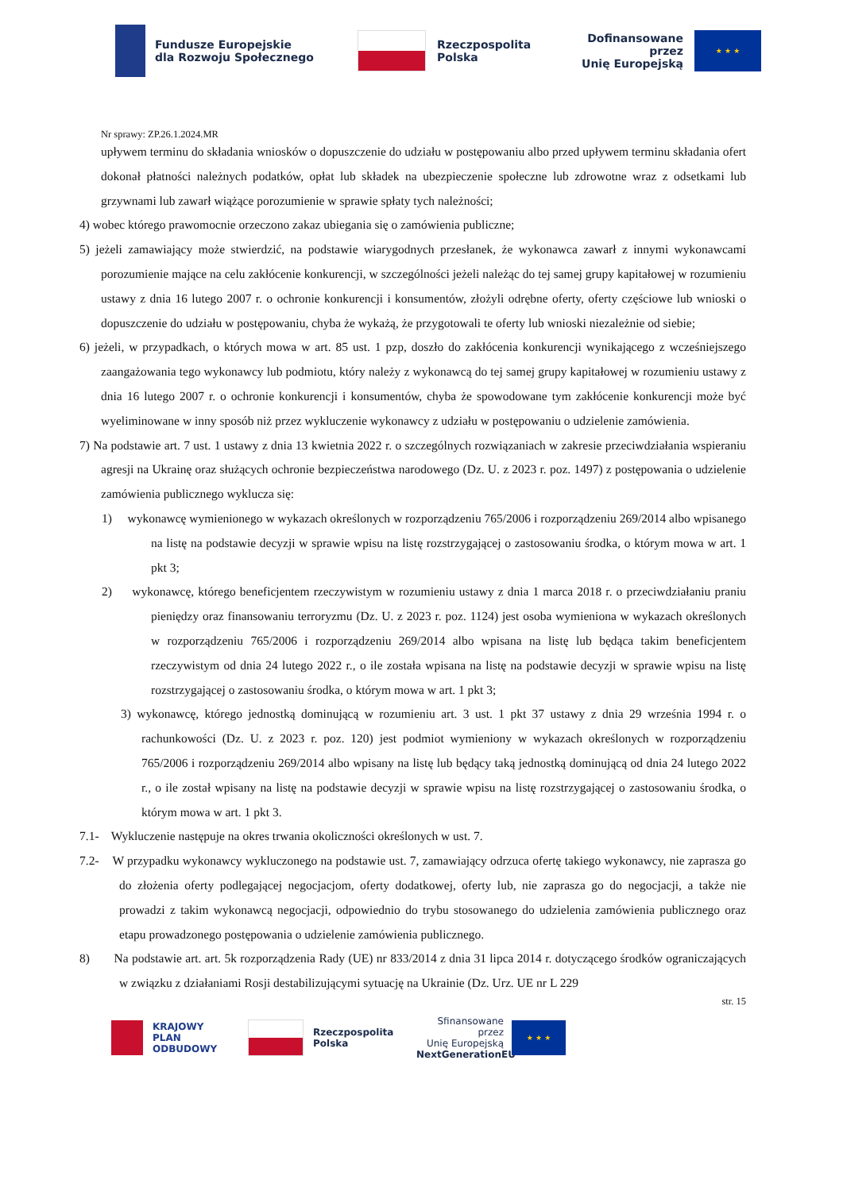Fundusze Europejskie
dla Rozwoju Społecznego
Rzeczpospolita
Polska
Dofinansowane przez
Unię Europejską
★ ★ ★
Nr sprawy: ZP.26.1.2024.MR
upływem terminu do składania wniosków o dopuszczenie do udziału w postępowaniu albo przed upływem terminu składania ofert dokonał płatności należnych podatków, opłat lub składek na ubezpieczenie społeczne lub zdrowotne wraz z odsetkami lub grzywnami lub zawarł wiążące porozumienie w sprawie spłaty tych należności;
4) wobec którego prawomocnie orzeczono zakaz ubiegania się o zamówienia publiczne;
5) jeżeli zamawiający może stwierdzić, na podstawie wiarygodnych przesłanek, że wykonawca zawarł z innymi wykonawcami porozumienie mające na celu zakłócenie konkurencji, w szczególności jeżeli należąc do tej samej grupy kapitałowej w rozumieniu ustawy z dnia 16 lutego 2007 r. o ochronie konkurencji i konsumentów, złożyli odrębne oferty, oferty częściowe lub wnioski o dopuszczenie do udziału w postępowaniu, chyba że wykażą, że przygotowali te oferty lub wnioski niezależnie od siebie;
6) jeżeli, w przypadkach, o których mowa w art. 85 ust. 1 pzp, doszło do zakłócenia konkurencji wynikającego z wcześniejszego zaangażowania tego wykonawcy lub podmiotu, który należy z wykonawcą do tej samej grupy kapitałowej w rozumieniu ustawy z dnia 16 lutego 2007 r. o ochronie konkurencji i konsumentów, chyba że spowodowane tym zakłócenie konkurencji może być wyeliminowane w inny sposób niż przez wykluczenie wykonawcy z udziału w postępowaniu o udzielenie zamówienia.
7) Na podstawie art. 7 ust. 1 ustawy z dnia 13 kwietnia 2022 r. o szczególnych rozwiązaniach w zakresie przeciwdziałania wspieraniu agresji na Ukrainę oraz służących ochronie bezpieczeństwa narodowego (Dz. U. z 2023 r. poz. 1497) z postępowania o udzielenie zamówienia publicznego wyklucza się:
1) wykonawcę wymienionego w wykazach określonych w rozporządzeniu 765/2006 i rozporządzeniu 269/2014 albo wpisanego na listę na podstawie decyzji w sprawie wpisu na listę rozstrzygającej o zastosowaniu środka, o którym mowa w art. 1 pkt 3;
2) wykonawcę, którego beneficjentem rzeczywistym w rozumieniu ustawy z dnia 1 marca 2018 r. o przeciwdziałaniu praniu pieniędzy oraz finansowaniu terroryzmu (Dz. U. z 2023 r. poz. 1124) jest osoba wymieniona w wykazach określonych w rozporządzeniu 765/2006 i rozporządzeniu 269/2014 albo wpisana na listę lub będąca takim beneficjentem rzeczywistym od dnia 24 lutego 2022 r., o ile została wpisana na listę na podstawie decyzji w sprawie wpisu na listę rozstrzygającej o zastosowaniu środka, o którym mowa w art. 1 pkt 3;
3) wykonawcę, którego jednostką dominującą w rozumieniu art. 3 ust. 1 pkt 37 ustawy z dnia 29 września 1994 r. o rachunkowości (Dz. U. z 2023 r. poz. 120) jest podmiot wymieniony w wykazach określonych w rozporządzeniu 765/2006 i rozporządzeniu 269/2014 albo wpisany na listę lub będący taką jednostką dominującą od dnia 24 lutego 2022 r., o ile został wpisany na listę na podstawie decyzji w sprawie wpisu na listę rozstrzygającej o zastosowaniu środka, o którym mowa w art. 1 pkt 3.
7.1- Wykluczenie następuje na okres trwania okoliczności określonych w ust. 7.
7.2- W przypadku wykonawcy wykluczonego na podstawie ust. 7, zamawiający odrzuca ofertę takiego wykonawcy, nie zaprasza go do złożenia oferty podlegającej negocjacjom, oferty dodatkowej, oferty lub, nie zaprasza go do negocjacji, a także nie prowadzi z takim wykonawcą negocjacji, odpowiednio do trybu stosowanego do udzielenia zamówienia publicznego oraz etapu prowadzonego postępowania o udzielenie zamówienia publicznego.
8) Na podstawie art. art. 5k rozporządzenia Rady (UE) nr 833/2014 z dnia 31 lipca 2014 r. dotyczącego środków ograniczających w związku z działaniami Rosji destabilizującymi sytuację na Ukrainie (Dz. Urz. UE nr L 229
str. 15
KRAJOWY
PLAN
ODBUDOWY
Rzeczpospolita
Polska
Sfinansowane przez
Unię Europejską
NextGenerationEU
★ ★ ★